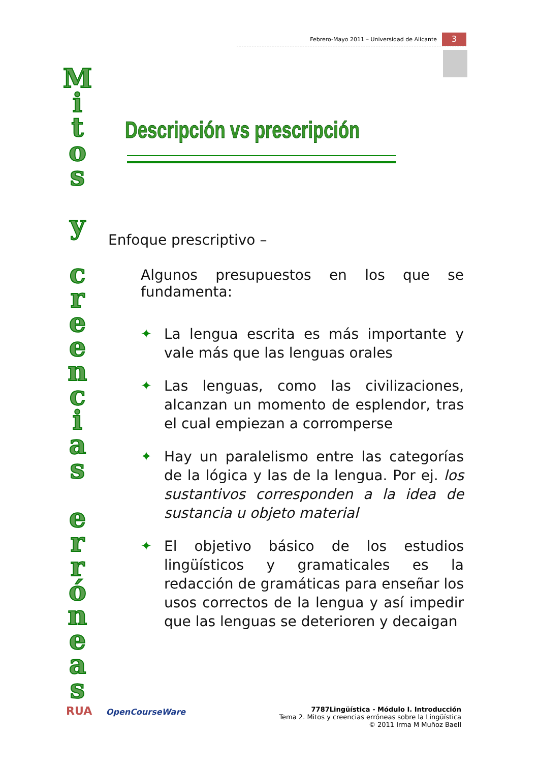Febrero-Mayo 2011 – Universidad de Alicante 3
M
i
t
o
s
y
c
r
e
e
n
c
i
a
s
e
r
r
ó
n
e
a
s
Descripción vs prescripción
Enfoque prescriptivo –
Algunos presupuestos en los que se fundamenta:
✦ La lengua escrita es más importante y vale más que las lenguas orales
✦ Las lenguas, como las civilizaciones, alcanzan un momento de esplendor, tras el cual empiezan a corromperse
✦ Hay un paralelismo entre las categorías de la lógica y las de la lengua. Por ej. los sustantivos corresponden a la idea de sustancia u objeto material
✦ El objetivo básico de los estudios lingüísticos y gramaticales es la redacción de gramáticas para enseñar los usos correctos de la lengua y así impedir que las lenguas se deterioren y decaigan
RUA OpenCourseWare
7787Lingüística - Módulo I. Introducción
Tema 2. Mitos y creencias erróneas sobre la Lingüística
© 2011 Irma M Muñoz Baell